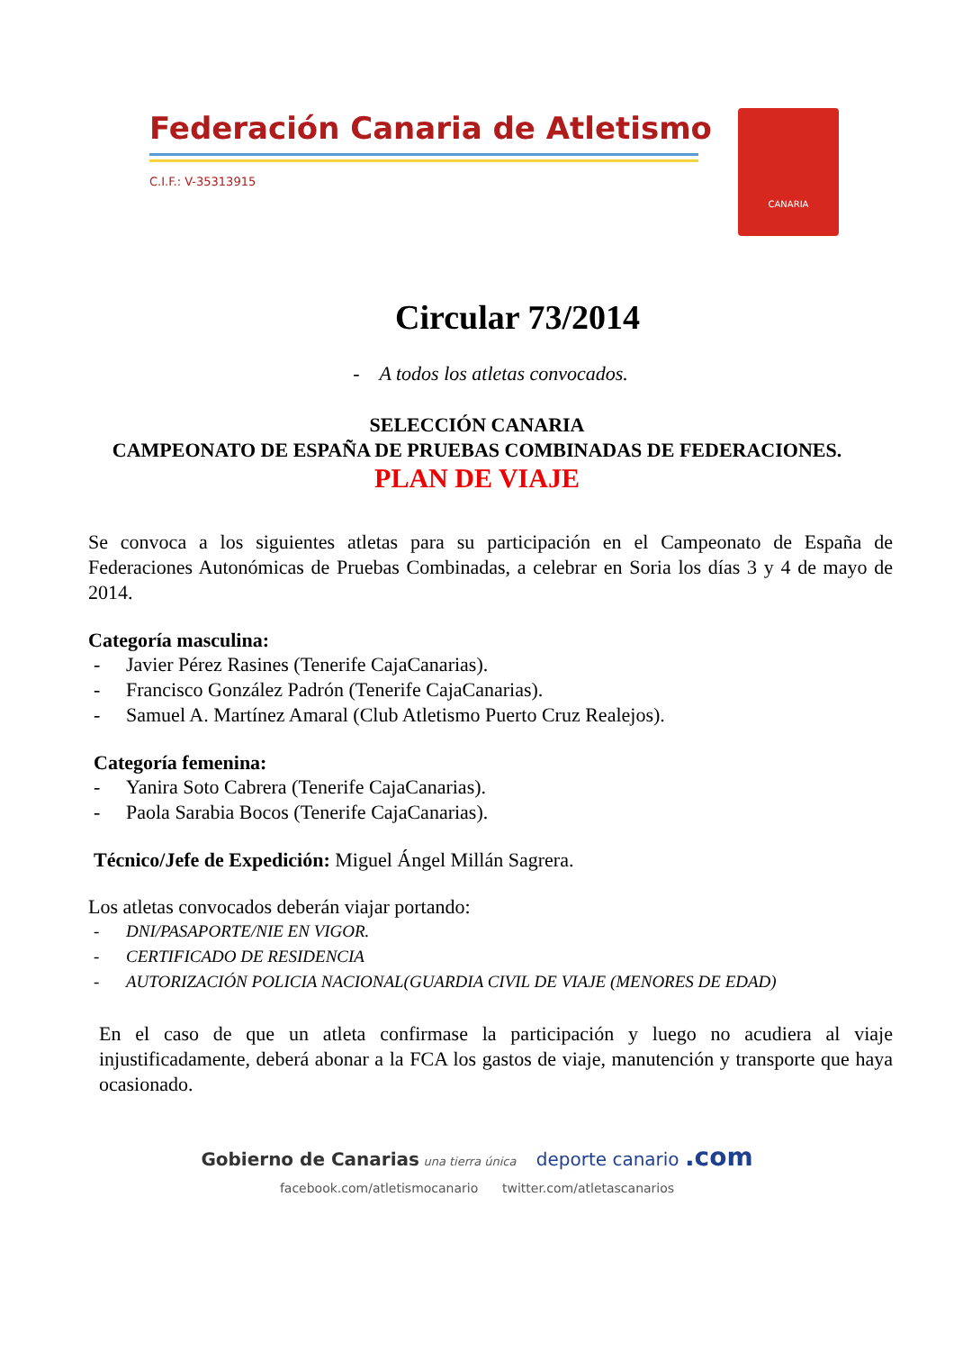Federación Canaria de Atletismo
C.I.F.: V-35313915
CANARIA
Circular 73/2014
- A todos los atletas convocados.
SELECCIÓN CANARIA
CAMPEONATO DE ESPAÑA DE PRUEBAS COMBINADAS DE FEDERACIONES.
PLAN DE VIAJE
Se convoca a los siguientes atletas para su participación en el Campeonato de España de Federaciones Autonómicas de Pruebas Combinadas, a celebrar en Soria los días 3 y 4 de mayo de 2014.
Categoría masculina:
- Javier Pérez Rasines (Tenerife CajaCanarias).
- Francisco González Padrón (Tenerife CajaCanarias).
- Samuel A. Martínez Amaral (Club Atletismo Puerto Cruz Realejos).
Categoría femenina:
- Yanira Soto Cabrera (Tenerife CajaCanarias).
- Paola Sarabia Bocos (Tenerife CajaCanarias).
Técnico/Jefe de Expedición: Miguel Ángel Millán Sagrera.
Los atletas convocados deberán viajar portando:
- DNI/PASAPORTE/NIE EN VIGOR.
- CERTIFICADO DE RESIDENCIA
- AUTORIZACIÓN POLICIA NACIONAL(GUARDIA CIVIL DE VIAJE (MENORES DE EDAD)
En el caso de que un atleta confirmase la participación y luego no acudiera al viaje injustificadamente, deberá abonar a la FCA los gastos de viaje, manutención y transporte que haya ocasionado.
Gobierno de Canarias una tierra única deporte canario .com
facebook.com/atletismocanario twitter.com/atletascanarios